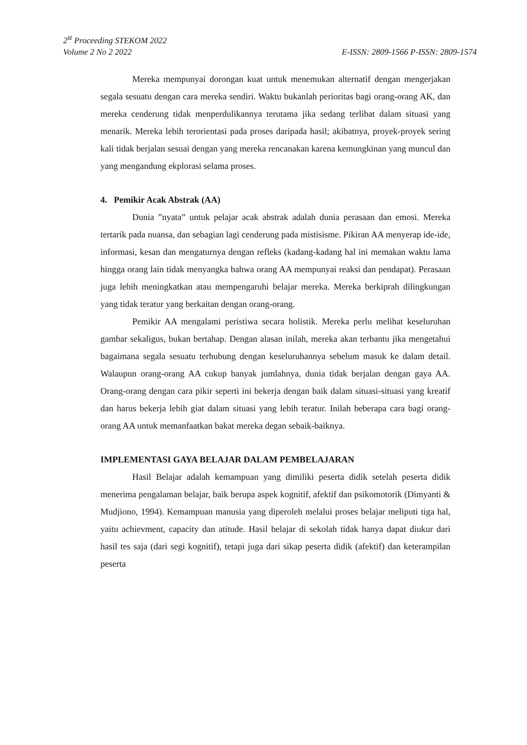2<sup>st</sup> Proceeding STEKOM 2022
Volume 2 No 2 2022 E-ISSN: 2809-1566 P-ISSN: 2809-1574
Mereka mempunyai dorongan kuat untuk menemukan alternatif dengan mengerjakan segala sesuatu dengan cara mereka sendiri. Waktu bukanlah perioritas bagi orang-orang AK, dan mereka cenderung tidak menperdulikannya terutama jika sedang terlibat dalam situasi yang menarik. Mereka lebih terorientasi pada proses daripada hasil; akibatnya, proyek-proyek sering kali tidak berjalan sesuai dengan yang mereka rencanakan karena kemungkinan yang muncul dan yang mengandung ekplorasi selama proses.
4. Pemikir Acak Abstrak (AA)
Dunia ”nyata” untuk pelajar acak abstrak adalah dunia perasaan dan emosi. Mereka tertarik pada nuansa, dan sebagian lagi cenderung pada mistisisme. Pikiran AA menyerap ide-ide, informasi, kesan dan mengaturnya dengan refleks (kadang-kadang hal ini memakan waktu lama hingga orang lain tidak menyangka bahwa orang AA mempunyai reaksi dan pendapat). Perasaan juga lebih meningkatkan atau mempengaruhi belajar mereka. Mereka berkiprah dilingkungan yang tidak teratur yang berkaitan dengan orang-orang.
Pemikir AA mengalami peristiwa secara holistik. Mereka perlu melihat keseluruhan gambar sekaligus, bukan bertahap. Dengan alasan inilah, mereka akan terbantu jika mengetahui bagaimana segala sesuatu terhubung dengan keseluruhannya sebelum masuk ke dalam detail. Walaupun orang-orang AA cukup banyak jumlahnya, dunia tidak berjalan dengan gaya AA. Orang-orang dengan cara pikir seperti ini bekerja dengan baik dalam situasi-situasi yang kreatif dan harus bekerja lebih giat dalam situasi yang lebih teratur. Inilah beberapa cara bagi orang-orang AA untuk memanfaatkan bakat mereka degan sebaik-baiknya.
IMPLEMENTASI GAYA BELAJAR DALAM PEMBELAJARAN
Hasil Belajar adalah kemampuan yang dimiliki peserta didik setelah peserta didik menerima pengalaman belajar, baik berupa aspek kognitif, afektif dan psikomotorik (Dimyanti & Mudjiono, 1994). Kemampuan manusia yang diperoleh melalui proses belajar meliputi tiga hal, yaitu achievment, capacity dan atitude. Hasil belajar di sekolah tidak hanya dapat diukur dari hasil tes saja (dari segi kognitif), tetapi juga dari sikap peserta didik (afektif) dan keterampilan peserta